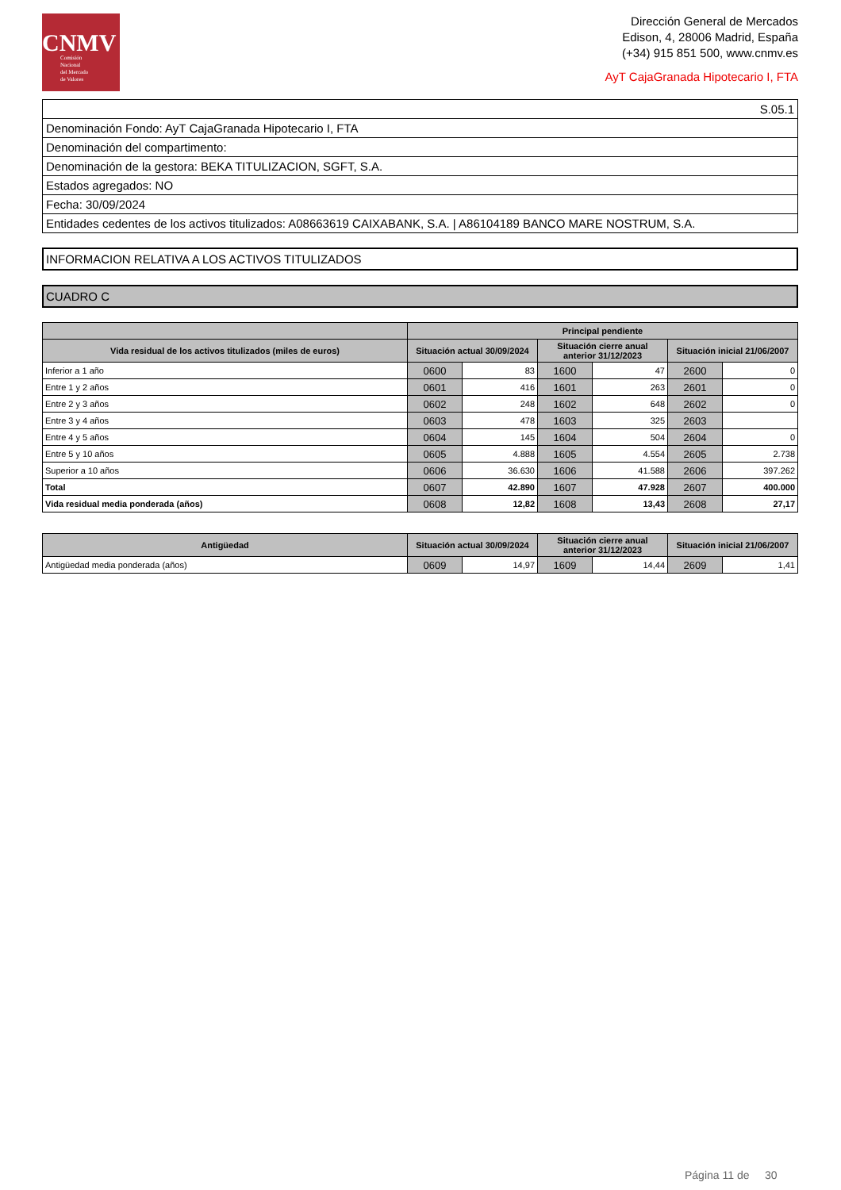CNMV
Comisión
Nacional
del Mercado
de Valores
Dirección General de Mercados
Edison, 4, 28006 Madrid, España
(+34) 915 851 500, www.cnmv.es
AyT CajaGranada Hipotecario I, FTA
| S.05.1 |
| Denominación Fondo: AyT CajaGranada Hipotecario I, FTA |
| Denominación del compartimento: |
| Denominación de la gestora: BEKA TITULIZACION, SGFT, S.A. |
| Estados agregados: NO |
| Fecha: 30/09/2024 |
| Entidades cedentes de los activos titulizados: A08663619 CAIXABANK, S.A. / A86104189 BANCO MARE NOSTRUM, S.A. |
INFORMACION RELATIVA A LOS ACTIVOS TITULIZADOS
CUADRO C
| | Principal pendiente | | | | | |
| --- | --- | --- | --- | --- | --- | --- |
| Vida residual de los activos titulizados (miles de euros) | Situación actual 30/09/2024 | | Situación cierre anual anterior 31/12/2023 | | Situación inicial 21/06/2007 | |
| Inferior a 1 año | 0600 | 83 | 1600 | 47 | 2600 | 0 |
| Entre 1 y 2 años | 0601 | 416 | 1601 | 263 | 2601 | 0 |
| Entre 2 y 3 años | 0602 | 248 | 1602 | 648 | 2602 | 0 |
| Entre 3 y 4 años | 0603 | 478 | 1603 | 325 | 2603 | |
| Entre 4 y 5 años | 0604 | 145 | 1604 | 504 | 2604 | 0 |
| Entre 5 y 10 años | 0605 | 4.888 | 1605 | 4.554 | 2605 | 2.738 |
| Superior a 10 años | 0606 | 36.630 | 1606 | 41.588 | 2606 | 397.262 |
| Total | 0607 | 42.890 | 1607 | 47.928 | 2607 | 400.000 |
| Vida residual media ponderada (años) | 0608 | 12,82 | 1608 | 13,43 | 2608 | 27,17 |
| Antigüedad | Situación actual 30/09/2024 | | Situación cierre anual anterior 31/12/2023 | | Situación inicial 21/06/2007 | |
| --- | --- | --- | --- | --- | --- | --- |
| Antigüedad media ponderada (años) | 0609 | 14,97 | 1609 | 14,44 | 2609 | 1,41 |
Página 11 de 30